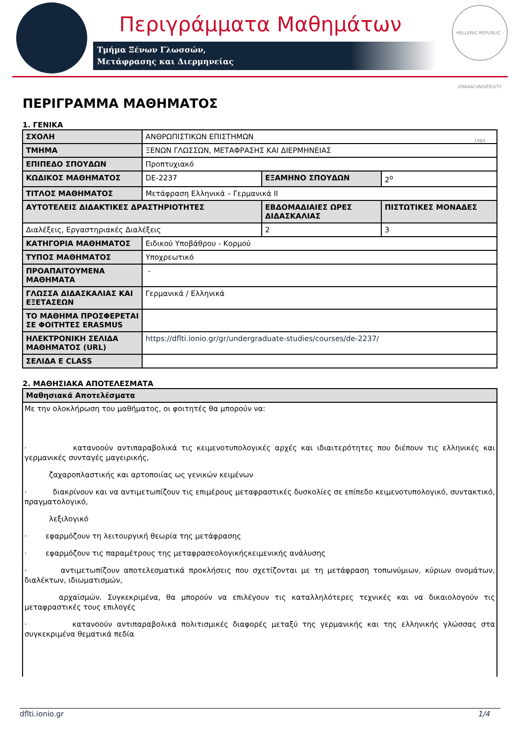Περιγράμματα Μαθημάτων
Τμήμα Ξένων Γλωσσών,
Μετάφρασης και Διερμηνείας
HELLENIC REPUBLIC · IONIAN UNIVERSITY 1984
ΠΕΡΙΓΡΑΜΜΑ ΜΑΘΗΜΑΤΟΣ
1. ΓΕΝΙΚΑ
| ΣΧΟΛΗ | ΑΝΘΡΩΠΙΣΤΙΚΩΝ ΕΠΙΣΤΗΜΩΝ | | |
| ΤΜΗΜΑ | ΞΕΝΩΝ ΓΛΩΣΣΩΝ, ΜΕΤΑΦΡΑΣΗΣ ΚΑΙ ΔΙΕΡΜΗΝΕΙΑΣ | | |
| ΕΠΙΠΕΔΟ ΣΠΟΥΔΩΝ | Προπτυχιακό | | |
| ΚΩΔΙΚΟΣ ΜΑΘΗΜΑΤΟΣ | DE-2237 | ΕΞΑΜΗΝΟ ΣΠΟΥΔΩΝ | 2<sup>ο</sup> |
| ΤΙΤΛΟΣ ΜΑΘΗΜΑΤΟΣ | Μετάφραση Ελληνικά – Γερμανικά ΙΙ | | |
| ΑΥΤΟΤΕΛΕΙΣ ΔΙΔΑΚΤΙΚΕΣ ΔΡΑΣΤΗΡΙΟΤΗΤΕΣ | | ΕΒΔΟΜΑΔΙΑΙΕΣ ΩΡΕΣ ΔΙΔΑΣΚΑΛΙΑΣ | ΠΙΣΤΩΤΙΚΕΣ ΜΟΝΑΔΕΣ |
| Διαλέξεις, Εργαστηριακές Διαλέξεις | | 2 | 3 |
| ΚΑΤΗΓΟΡΙΑ ΜΑΘΗΜΑΤΟΣ | Ειδικού Υποβάθρου - Κορμού | | |
| ΤΥΠΟΣ ΜΑΘΗΜΑΤΟΣ | Υποχρεωτικό | | |
| ΠΡΟΑΠΑΙΤΟΥΜΕΝΑ ΜΑΘΗΜΑΤΑ | - | | |
| ΓΛΩΣΣΑ ΔΙΔΑΣΚΑΛΙΑΣ ΚΑΙ ΕΞΕΤΑΣΕΩΝ | Γερμανικά / Ελληνικά | | |
| ΤΟ ΜΑΘΗΜΑ ΠΡΟΣΦΕΡΕΤΑΙ ΣΕ ΦΟΙΤΗΤΕΣ ERASMUS | | | |
| ΗΛΕΚΤΡΟΝΙΚΗ ΣΕΛΙΔΑ ΜΑΘΗΜΑΤΟΣ (URL) | https://dflti.ionio.gr/gr/undergraduate-studies/courses/de-2237/ | | |
| ΣΕΛΙΔΑ E CLASS | | | |
2. ΜΑΘΗΣΙΑΚΑ ΑΠΟΤΕΛΕΣΜΑΤΑ
| Μαθησιακά Αποτελέσματα |
| --- |
| Με την ολοκλήρωση του μαθήματος, οι φοιτητές θα μπορούν να: · κατανοούν αντιπαραβολικά τις κειμενοτυπολογικές αρχές και ιδιαιτερότητες που διέπουν τις ελληνικές και γερμανικές συνταγές μαγειρικής, ζαχαροπλαστικής και αρτοποιίας ως γενικών κειμένων · διακρίνουν και να αντιμετωπίζουν τις επιμέρους μεταφραστικές δυσκολίες σε επίπεδο κειμενοτυπολογικό, συντακτικό, πραγματολογικό, λεξιλογικό · εφαρμόζουν τη λειτουργική θεωρία της μετάφρασης · εφαρμόζουν τις παραμέτρους της μεταφρασεολογικήςκειμενικής ανάλυσης · αντιμετωπίζουν αποτελεσματικά προκλήσεις που σχετίζονται με τη μετάφραση τοπωνύμιων, κύριων ονομάτων, διαλέκτων, ιδιωματισμών, αρχαϊσμών. Συγκεκριμένα, θα μπορούν να επιλέγουν τις καταλληλότερες τεχνικές και να δικαιολογούν τις μεταφραστικές τους επιλογές · κατανοούν αντιπαραβολικά πολιτισμικές διαφορές μεταξύ της γερμανικής και της ελληνικής γλώσσας στα συγκεκριμένα θεματικά πεδία |
dflti.ionio.gr 1/4